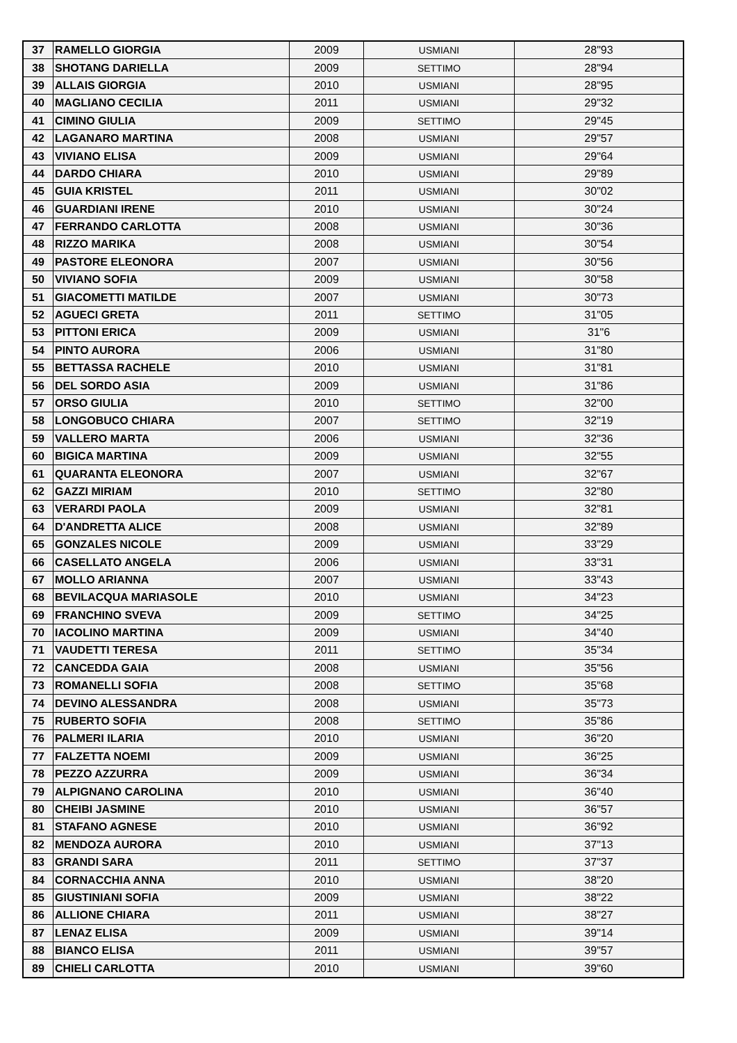| 37 | RAMELLO GIORGIA | 2009 | USMIANI | 28"93 |
| 38 | SHOTANG DARIELLA | 2009 | SETTIMO | 28"94 |
| 39 | ALLAIS GIORGIA | 2010 | USMIANI | 28"95 |
| 40 | MAGLIANO CECILIA | 2011 | USMIANI | 29"32 |
| 41 | CIMINO GIULIA | 2009 | SETTIMO | 29"45 |
| 42 | LAGANARO MARTINA | 2008 | USMIANI | 29"57 |
| 43 | VIVIANO ELISA | 2009 | USMIANI | 29"64 |
| 44 | DARDO CHIARA | 2010 | USMIANI | 29"89 |
| 45 | GUIA KRISTEL | 2011 | USMIANI | 30"02 |
| 46 | GUARDIANI IRENE | 2010 | USMIANI | 30"24 |
| 47 | FERRANDO CARLOTTA | 2008 | USMIANI | 30"36 |
| 48 | RIZZO MARIKA | 2008 | USMIANI | 30"54 |
| 49 | PASTORE ELEONORA | 2007 | USMIANI | 30"56 |
| 50 | VIVIANO SOFIA | 2009 | USMIANI | 30"58 |
| 51 | GIACOMETTI MATILDE | 2007 | USMIANI | 30"73 |
| 52 | AGUECI GRETA | 2011 | SETTIMO | 31"05 |
| 53 | PITTONI ERICA | 2009 | USMIANI | 31"6 |
| 54 | PINTO AURORA | 2006 | USMIANI | 31"80 |
| 55 | BETTASSA RACHELE | 2010 | USMIANI | 31"81 |
| 56 | DEL SORDO ASIA | 2009 | USMIANI | 31"86 |
| 57 | ORSO GIULIA | 2010 | SETTIMO | 32"00 |
| 58 | LONGOBUCO CHIARA | 2007 | SETTIMO | 32"19 |
| 59 | VALLERO MARTA | 2006 | USMIANI | 32"36 |
| 60 | BIGICA MARTINA | 2009 | USMIANI | 32"55 |
| 61 | QUARANTA ELEONORA | 2007 | USMIANI | 32"67 |
| 62 | GAZZI MIRIAM | 2010 | SETTIMO | 32"80 |
| 63 | VERARDI PAOLA | 2009 | USMIANI | 32"81 |
| 64 | D'ANDRETTA ALICE | 2008 | USMIANI | 32"89 |
| 65 | GONZALES NICOLE | 2009 | USMIANI | 33"29 |
| 66 | CASELLATO ANGELA | 2006 | USMIANI | 33"31 |
| 67 | MOLLO ARIANNA | 2007 | USMIANI | 33"43 |
| 68 | BEVILACQUA MARIASOLE | 2010 | USMIANI | 34"23 |
| 69 | FRANCHINO SVEVA | 2009 | SETTIMO | 34"25 |
| 70 | IACOLINO MARTINA | 2009 | USMIANI | 34"40 |
| 71 | VAUDETTI TERESA | 2011 | SETTIMO | 35"34 |
| 72 | CANCEDDA GAIA | 2008 | USMIANI | 35"56 |
| 73 | ROMANELLI SOFIA | 2008 | SETTIMO | 35"68 |
| 74 | DEVINO ALESSANDRA | 2008 | USMIANI | 35"73 |
| 75 | RUBERTO SOFIA | 2008 | SETTIMO | 35"86 |
| 76 | PALMERI ILARIA | 2010 | USMIANI | 36"20 |
| 77 | FALZETTA NOEMI | 2009 | USMIANI | 36"25 |
| 78 | PEZZO AZZURRA | 2009 | USMIANI | 36"34 |
| 79 | ALPIGNANO CAROLINA | 2010 | USMIANI | 36"40 |
| 80 | CHEIBI JASMINE | 2010 | USMIANI | 36"57 |
| 81 | STAFANO AGNESE | 2010 | USMIANI | 36"92 |
| 82 | MENDOZA AURORA | 2010 | USMIANI | 37"13 |
| 83 | GRANDI SARA | 2011 | SETTIMO | 37"37 |
| 84 | CORNACCHIA ANNA | 2010 | USMIANI | 38"20 |
| 85 | GIUSTINIANI SOFIA | 2009 | USMIANI | 38"22 |
| 86 | ALLIONE CHIARA | 2011 | USMIANI | 38"27 |
| 87 | LENAZ ELISA | 2009 | USMIANI | 39"14 |
| 88 | BIANCO ELISA | 2011 | USMIANI | 39"57 |
| 89 | CHIELI CARLOTTA | 2010 | USMIANI | 39"60 |